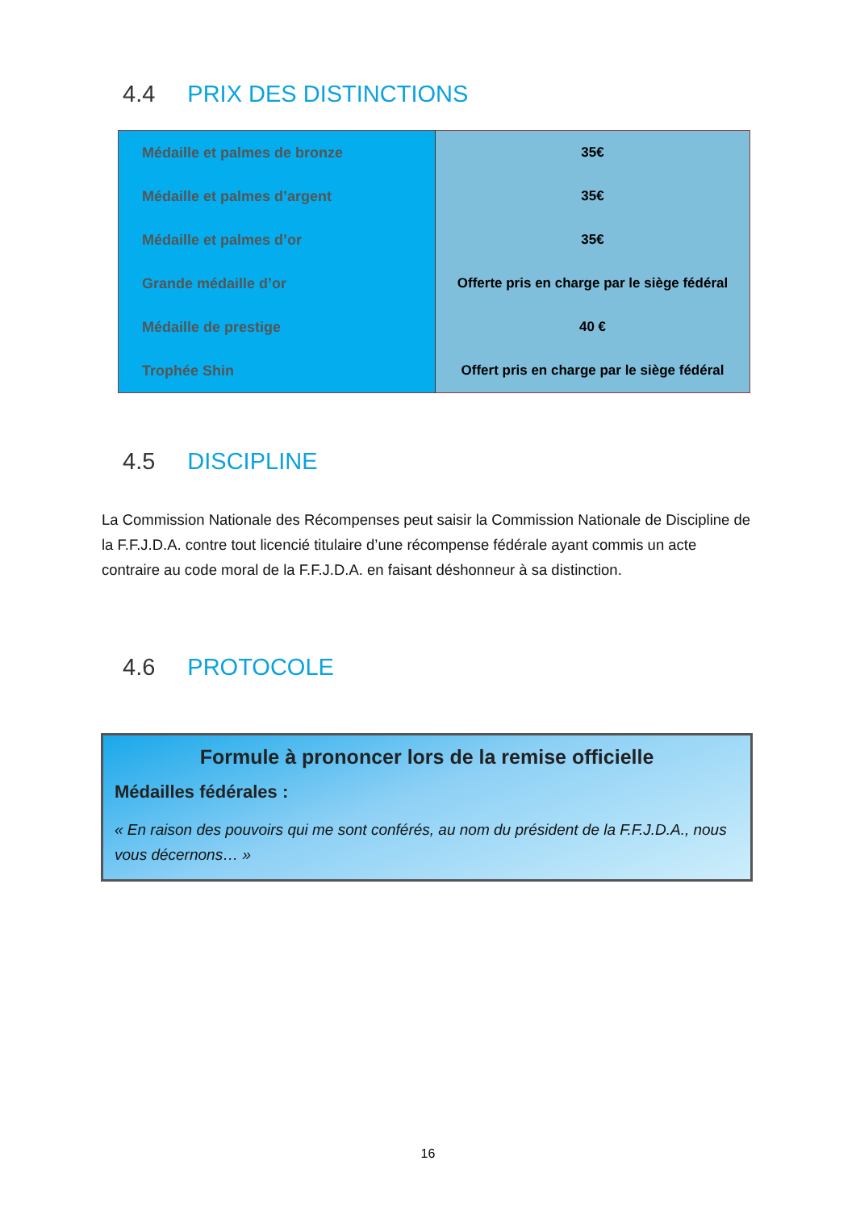4.4 PRIX DES DISTINCTIONS
| Médaille et palmes de bronze | 35€ |
| Médaille et palmes d’argent | 35€ |
| Médaille et palmes d’or | 35€ |
| Grande médaille d’or | Offerte pris en charge par le siège fédéral |
| Médaille de prestige | 40 € |
| Trophée Shin | Offert pris en charge par le siège fédéral |
4.5 DISCIPLINE
La Commission Nationale des Récompenses peut saisir la Commission Nationale de Discipline de la F.F.J.D.A. contre tout licencié titulaire d’une récompense fédérale ayant commis un acte contraire au code moral de la F.F.J.D.A. en faisant déshonneur à sa distinction.
4.6 PROTOCOLE
Formule à prononcer lors de la remise officielle
Médailles fédérales :
« En raison des pouvoirs qui me sont conférés, au nom du président de la F.F.J.D.A., nous vous décernons… »
16